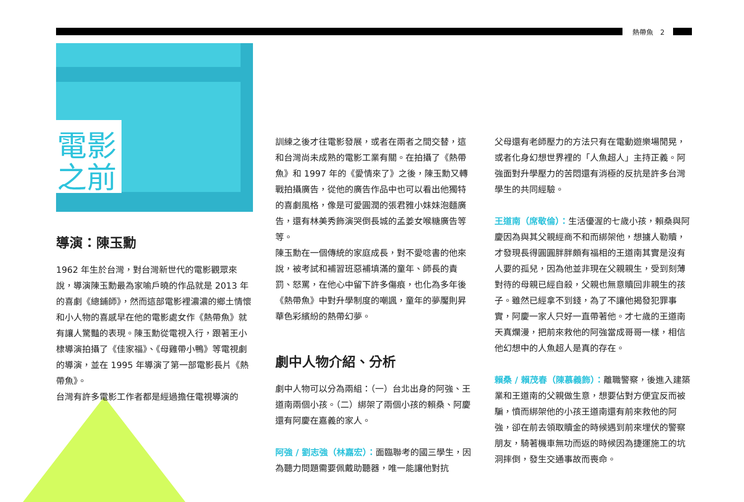熱帶魚　2
電影
之前
導演：陳玉勳
1962 年生於台灣，對台灣新世代的電影觀眾來說，導演陳玉勳最為家喻戶曉的作品就是 2013 年的喜劇《總鋪師》，然而這部電影裡濃濃的鄉土情懷和小人物的喜感早在他的電影處女作《熱帶魚》就有讓人驚豔的表現。陳玉勳從電視入行，跟著王小棣導演拍攝了《佳家福》、《母雞帶小鴨》等電視劇的導演，並在 1995 年導演了第一部電影長片《熱帶魚》。
台灣有許多電影工作者都是經過擔任電視導演的
訓練之後才往電影發展，或者在兩者之間交替，這和台灣尚未成熟的電影工業有關。在拍攝了《熱帶魚》和 1997 年的《愛情來了》之後，陳玉勳又轉戰拍攝廣告，從他的廣告作品中也可以看出他獨特的喜劇風格，像是可愛圓潤的張君雅小妹妹泡麵廣告，還有林美秀飾演哭倒長城的孟姜女喉糖廣告等等。
陳玉勳在一個傳統的家庭成長，對不愛唸書的他來說，被考試和補習班惡補填滿的童年、師長的責罰、怒罵，在他心中留下許多傷痕，也化為多年後《熱帶魚》中對升學制度的嘲諷，童年的夢魘則昇華色彩繽紛的熱帶幻夢。
劇中人物介紹、分析
劇中人物可以分為兩組：（一）台北出身的阿強、王道南兩個小孩。（二）綁架了兩個小孩的賴桑、阿慶還有阿慶在嘉義的家人。
阿強 / 劉志強（林嘉宏）：面臨聯考的國三學生，因為聽力問題需要佩戴助聽器，唯一能讓他對抗
父母還有老師壓力的方法只有在電動遊樂場閒晃，或者化身幻想世界裡的「人魚超人」主持正義。阿強面對升學壓力的苦悶還有消極的反抗是許多台灣學生的共同經驗。
王道南（席敬倫）：生活優渥的七歲小孩，賴桑與阿慶因為與其父親經商不和而綁架他，想擄人勒贖，才發現長得圓圓胖胖頗有福相的王道南其實是沒有人要的孤兒，因為他並非現在父親親生，受到刻薄對待的母親已經自殺，父親也無意贖回非親生的孩子。雖然已經拿不到錢，為了不讓他揭發犯罪事實，阿慶一家人只好一直帶著他。才七歲的王道南天真爛漫，把前來救他的阿強當成哥哥一樣，相信他幻想中的人魚超人是真的存在。
賴桑 / 賴茂春（陳慕義飾）：離職警察，後進入建築業和王道南的父親做生意，想要佔對方便宜反而被騙，憤而綁架他的小孩王道南還有前來救他的阿強，卻在前去領取贖金的時候遇到前來埋伏的警察朋友，騎著機車無功而返的時候因為捷運施工的坑洞摔倒，發生交通事故而喪命。